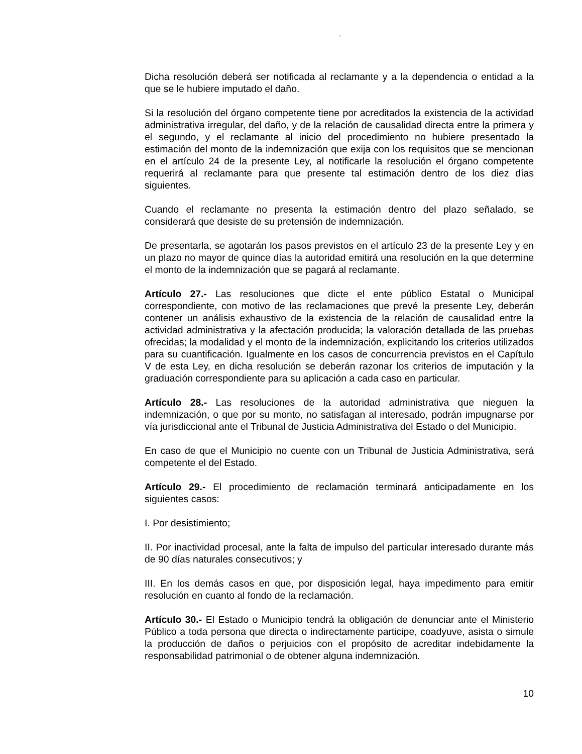“
Dicha resolución deberá ser notificada al reclamante y a la dependencia o entidad a la que se le hubiere imputado el daño.
Si la resolución del órgano competente tiene por acreditados la existencia de la actividad administrativa irregular, del daño, y de la relación de causalidad directa entre la primera y el segundo, y el reclamante al inicio del procedimiento no hubiere presentado la estimación del monto de la indemnización que exija con los requisitos que se mencionan en el artículo 24 de la presente Ley, al notificarle la resolución el órgano competente requerirá al reclamante para que presente tal estimación dentro de los diez días siguientes.
Cuando el reclamante no presenta la estimación dentro del plazo señalado, se considerará que desiste de su pretensión de indemnización.
De presentarla, se agotarán los pasos previstos en el artículo 23 de la presente Ley y en un plazo no mayor de quince días la autoridad emitirá una resolución en la que determine el monto de la indemnización que se pagará al reclamante.
Artículo 27.- Las resoluciones que dicte el ente público Estatal o Municipal correspondiente, con motivo de las reclamaciones que prevé la presente Ley, deberán contener un análisis exhaustivo de la existencia de la relación de causalidad entre la actividad administrativa y la afectación producida; la valoración detallada de las pruebas ofrecidas; la modalidad y el monto de la indemnización, explicitando los criterios utilizados para su cuantificación. Igualmente en los casos de concurrencia previstos en el Capítulo V de esta Ley, en dicha resolución se deberán razonar los criterios de imputación y la graduación correspondiente para su aplicación a cada caso en particular.
Artículo 28.- Las resoluciones de la autoridad administrativa que nieguen la indemnización, o que por su monto, no satisfagan al interesado, podrán impugnarse por vía jurisdiccional ante el Tribunal de Justicia Administrativa del Estado o del Municipio.
En caso de que el Municipio no cuente con un Tribunal de Justicia Administrativa, será competente el del Estado.
Artículo 29.- El procedimiento de reclamación terminará anticipadamente en los siguientes casos:
I. Por desistimiento;
II. Por inactividad procesal, ante la falta de impulso del particular interesado durante más de 90 días naturales consecutivos; y
III. En los demás casos en que, por disposición legal, haya impedimento para emitir resolución en cuanto al fondo de la reclamación.
Artículo 30.- El Estado o Municipio tendrá la obligación de denunciar ante el Ministerio Público a toda persona que directa o indirectamente participe, coadyuve, asista o simule la producción de daños o perjuicios con el propósito de acreditar indebidamente la responsabilidad patrimonial o de obtener alguna indemnización.
10